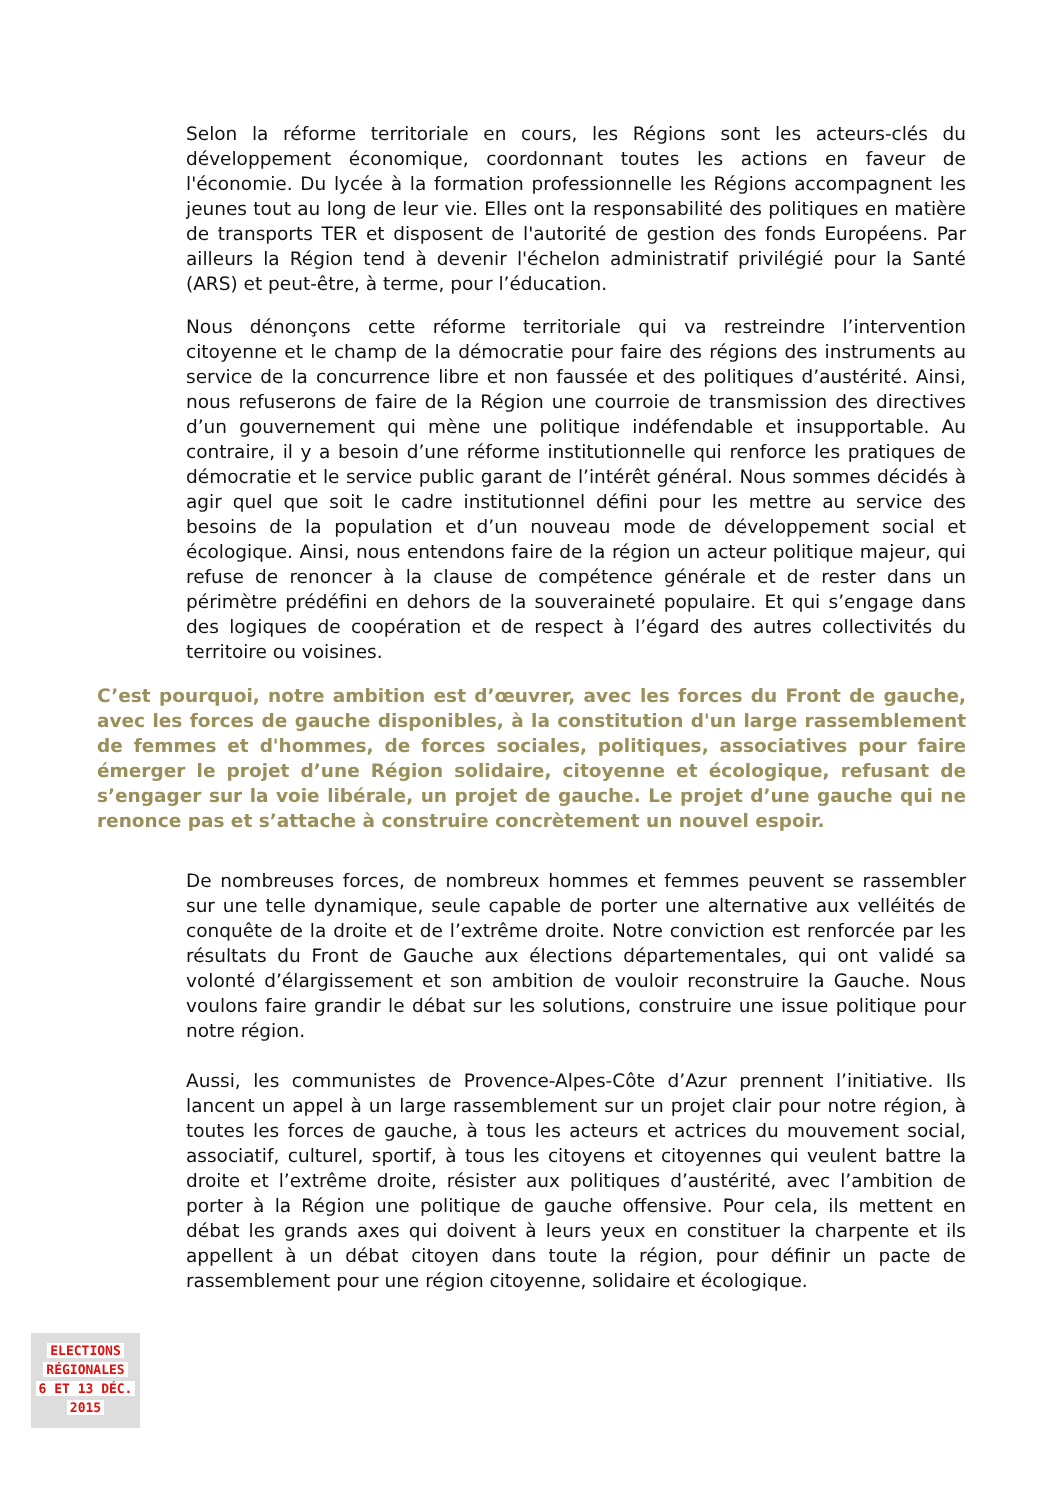Selon la réforme territoriale en cours, les Régions sont les acteurs-clés du développement économique, coordonnant toutes les actions en faveur de l'économie. Du lycée à la formation professionnelle les Régions accompagnent les jeunes tout au long de leur vie. Elles ont la responsabilité des politiques en matière de transports TER et disposent de l'autorité de gestion des fonds Européens. Par ailleurs la Région tend à devenir l'échelon administratif privilégié pour la Santé (ARS) et peut-être, à terme, pour l’éducation.
Nous dénonçons cette réforme territoriale qui va restreindre l’intervention citoyenne et le champ de la démocratie pour faire des régions des instruments au service de la concurrence libre et non faussée et des politiques d’austérité. Ainsi, nous refuserons de faire de la Région une courroie de transmission des directives d’un gouvernement qui mène une politique indéfendable et insupportable. Au contraire, il y a besoin d’une réforme institutionnelle qui renforce les pratiques de démocratie et le service public garant de l’intérêt général. Nous sommes décidés à agir quel que soit le cadre institutionnel défini pour les mettre au service des besoins de la population et d’un nouveau mode de développement social et écologique. Ainsi, nous entendons faire de la région un acteur politique majeur, qui refuse de renoncer à la clause de compétence générale et de rester dans un périmètre prédéfini en dehors de la souveraineté populaire. Et qui s’engage dans des logiques de coopération et de respect à l’égard des autres collectivités du territoire ou voisines.
C’est pourquoi, notre ambition est d’œuvrer, avec les forces du Front de gauche, avec les forces de gauche disponibles, à la constitution d'un large rassemblement de femmes et d'hommes, de forces sociales, politiques, associatives pour faire émerger le projet d’une Région solidaire, citoyenne et écologique, refusant de s’engager sur la voie libérale, un projet de gauche. Le projet d’une gauche qui ne renonce pas et s’attache à construire concrètement un nouvel espoir.
De nombreuses forces, de nombreux hommes et femmes peuvent se rassembler sur une telle dynamique, seule capable de porter une alternative aux velléités de conquête de la droite et de l’extrême droite. Notre conviction est renforcée par les résultats du Front de Gauche aux élections départementales, qui ont validé sa volonté d’élargissement et son ambition de vouloir reconstruire la Gauche. Nous voulons faire grandir le débat sur les solutions, construire une issue politique pour notre région.
Aussi, les communistes de Provence-Alpes-Côte d’Azur prennent l’initiative. Ils lancent un appel à un large rassemblement sur un projet clair pour notre région, à toutes les forces de gauche, à tous les acteurs et actrices du mouvement social, associatif, culturel, sportif, à tous les citoyens et citoyennes qui veulent battre la droite et l’extrême droite, résister aux politiques d’austérité, avec l’ambition de porter à la Région une politique de gauche offensive. Pour cela, ils mettent en débat les grands axes qui doivent à leurs yeux en constituer la charpente et ils appellent à un débat citoyen dans toute la région, pour définir un pacte de rassemblement pour une région citoyenne, solidaire et écologique.
ELECTIONS
RÉGIONALES
6 ET 13 DÉC.
2015